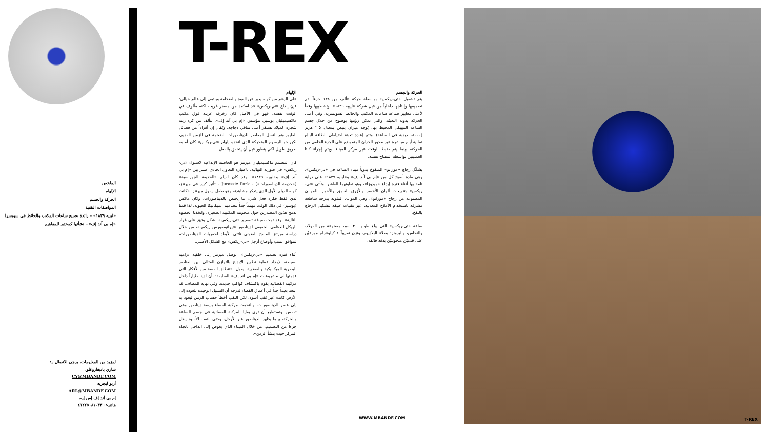الملخص
الإلهام
الحركة والجسم
المواصفات التقنية
«ليبيه ١٨٣٩» – رائدة تصنيع ساعات المكتب والحائط في سويسرا
«إم بي آند إف».. نشأتها كمختبر للمفاهيم
لمزيد من المعلومات، يرجى الاتصال بـ:
شاري ياديغاروغلو،
CY@MBANDF.COM
أرنو ليجريه
ARL@MBANDF.COM
إم بي آند إف إس إيه،
هاتف:+٤١٢٢٥٠٨١٠٣٣
T-REX
الإلهام
على الرغم من كونه يعبر عن القوة والضخامة وينتمي إلى عالم خيالي؛ فإن إبداع «تي-ريكس» قد استُمد من مصدر غريب لكنه مألوف في الوقت نفسه. فهو في الأصل كان زخرفة غريبة فوق مكتب ماكسيميليان بوسير، مؤسس «إم بي آند إف»، تتألف من كرة زينة شجرة الميلاد تستقر أعلى ساقي دجاجة. ويُقال إن أفراداً من فصائل الطيور هم النسل المعاصر للديناصورات الضخمة في الزمن القديم، لكن جو الرسوم المتحركة الذي اتخذه إلهام «تي-ريكس» كان أمامه طريق طويل لكي يتطور قبل أن يتحقق بالفعل.
كان المصمم ماكسيميليان ميرتنز هو الحاضنة الإبداعية لاستواء «تي-ريكس» في صورته النهائية، باعتباره التعاون الحادي عشر بين «إم بي آند إف» و«ليبيه ١٨٣٩». وقد كان لفيلم «الحديقة الجوراسية» («حديقة الديناصورات») – Jurassic Park – تأثير كبير في ميرتنز، كونه الفيلم الأول الذي يتذكر مشاهدته وهو طفل. يقول ميرتنز: «كانت لدي فقط فكرة فعل شيء ما يختص بالديناصورات، وكان ماكس (بوسير) في ذلك الوقت مهتماً جداً بتصاميم الميكانيكا الحيوية، لذا قمنا بدمج هذين المصدرين حول منحوتته المكتبية الصغيرة، واتخذنا الخطوة التالية». وقد تمت صياغة تصميم «تي-ريكس» بشكل وثيق على غرار الهيكل العظمي الحقيقي لديناصور «تيرانوصورس ريكس»، من خلال دراسة ميرتنز المسح الضوئي ثلاثي الأبعاد لحفريات الديناصورات، لتتوافق نسب وأوضاع أرجل «تي-ريكس» مع الشكل الأصلي.
أثناء فترة تصميم «تي-ريكس»، توصل ميرتنز إلى خلفية درامية بسيطة، لإمداد عملية تطوير الإبداع بالتوازن المثالي بين العناصر البصرية الميكانيكية والعضوية. يقول: «تنطلق القصة من الأفكار التي قدمتها لي مشروعات «إم بي آند إف» السابقة؛ بأن لدينا طياراً داخل مركبته الفضائية يقوم باكتشاف كواكب جديدة. وفي نهاية المطاف، قد ابتعد بعيداً جداً في أعماق الفضاء لدرجة أن السبيل الوحيدة للعودة إلى الأرض كانت عبر ثقب أسود، لكن الثقب أخطأ حساب الزمن ليعود به إلى عصر الديناصورات، والتحمت مركبة الفضاء ببيضة ديناصور وهي تفقس. وتستطيع أن ترى بقايا المركبة الفضائية في جسم الساعة والحركة، بينما يظهر الديناصور عبر الأرجل، وحتى الثقب الأسود يظل جزءاً من التصميم، من خلال الميناء الذي يغوص إلى الداخل باتجاه المركز حيث ينشأ الزمن».
الحركة والجسم
يتم تشغيل «تي-ريكس» بواسطة حركة تتألف من ١٣٨ جزءاً، تم تصميمها وإنتاجها داخلياً من قبل شركة «ليبيه ١٨٣٩»، وتشطيبها وفقاً لأعلى معايير صناعة ساعات المكتب والحائط السويسرية. وفي أعلى الحركة يدوية التعبئة، والتي تمكن رؤيتها بوضوح من خلال جسم الساعة المهيكل المحيط بها؛ يُوجد ميزان ينبض بمعدل ٢،٥ هرتز (١٨٠٠٠ ذبذبة في الساعة). وتتم إعادة تعبئة احتياطي الطاقة البالغ ثمانية أيام مباشرة عبر محور الخزان المتموضع على الجزء الخلفي من الحركة، بينما يتم ضبط الوقت عبر مركز الميناء. ويتم إجراء كلتا العمليتين بواسطة المفتاح نفسه.
يشكّل زجاج «مورانو» المنفوخ يدوياً ميناء الساعة في «تي-ريكس»، وهي مادة أصبح كل من «إم بي آند إف» و«ليبيه ١٨٣٩» على دراية تامة بها أثناء فترة إبداع «ميدوزا»، وهو تعاونهما العاشر. وتأتي «تي-ريكس» بتنويعات ألوان الأخضر والأزرق الغامق والأحمر، للموانئ المصنوعة من زجاج «مورانو»، وهي الموانئ الملونة بدرجة ساطعة مشرقة باستخدام الأملاح المعدنية، عبر تقنيات عتيقة لتشكيل الزجاج بالنفخ.
ساعة «تي-ريكس» التي يبلغ طولها ٣٠ سم، مصنوعة من الفولاذ، والنحاس، والبرونز؛ بطلاء البلاديوم، وتزن تقريباً ٢ كيلوغرام موزعيْن على قدميْن منحوتتيْن بدقة فائقة.
WWW.MBANDF.COM
T-REX